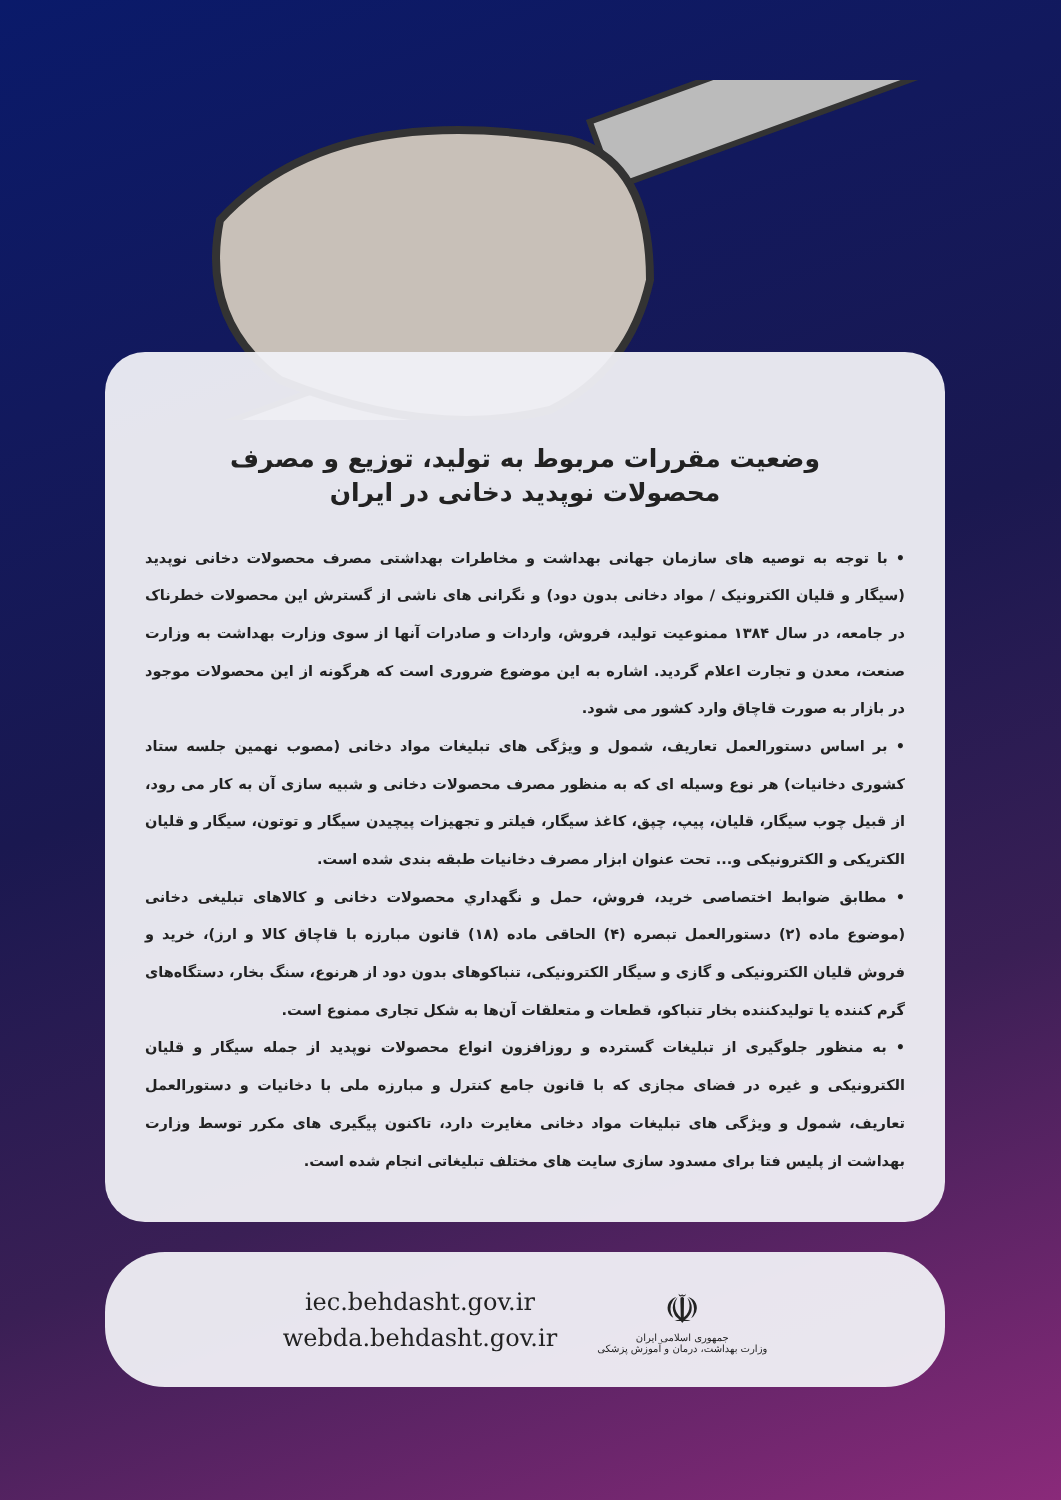وضعیت مقررات مربوط به تولید، توزیع و مصرف
محصولات نوپدید دخانی در ایران
• با توجه به توصیه های سازمان جهانی بهداشت و مخاطرات بهداشتی مصرف محصولات دخانی نوپدید (سیگار و قلیان الکترونیک / مواد دخانی بدون دود) و نگرانی های ناشی از گسترش این محصولات خطرناک در جامعه، در سال ۱۳۸۴ ممنوعیت تولید، فروش، واردات و صادرات آنها از سوی وزارت بهداشت به وزارت صنعت، معدن و تجارت اعلام گردید. اشاره به این موضوع ضروری است که هرگونه از این محصولات موجود در بازار به صورت قاچاق وارد کشور می شود.
• بر اساس دستورالعمل تعاریف، شمول و ویژگی های تبلیغات مواد دخانی (مصوب نهمین جلسه ستاد کشوری دخانیات) هر نوع وسیله ای که به منظور مصرف محصولات دخانی و شبیه سازی آن به کار می رود، از قبیل چوب سیگار، قلیان، پیپ، چپق، کاغذ سیگار، فیلتر و تجهیزات پیچیدن سیگار و توتون، سیگار و قلیان الکتریکی و الکترونیکی و... تحت عنوان ابزار مصرف دخانیات طبقه بندی شده است.
• مطابق ضوابط اختصاصی خرید، فروش، حمل و نگهداري محصولات دخانی و کالاهای تبلیغی دخانی (موضوع ماده (۲) دستورالعمل تبصره (۴) الحاقی ماده (۱۸) قانون مبارزه با قاچاق کالا و ارز)، خرید و فروش قلیان الکترونیکی و گازی و سیگار الکترونیکی، تنباکوهای بدون دود از هرنوع، سنگ بخار، دستگاه‌های گرم کننده یا تولیدکننده بخار تنباکو، قطعات و متعلقات آن‌ها به شکل تجاری ممنوع است.
• به منظور جلوگیری از تبلیغات گسترده و روزافزون انواع محصولات نوپدید از جمله سیگار و قلیان الکترونیکی و غیره در فضای مجازی که با قانون جامع کنترل و مبارزه ملی با دخانیات و دستورالعمل تعاریف، شمول و ویژگی های تبلیغات مواد دخانی مغایرت دارد، تاکنون پیگیری های مکرر توسط وزارت بهداشت از پلیس فتا برای مسدود سازی سایت های مختلف تبلیغاتی انجام شده است.
iec.behdasht.gov.ir
webda.behdasht.gov.ir
☫
جمهوری اسلامی ایران
وزارت بهداشت، درمان و آموزش پزشکی